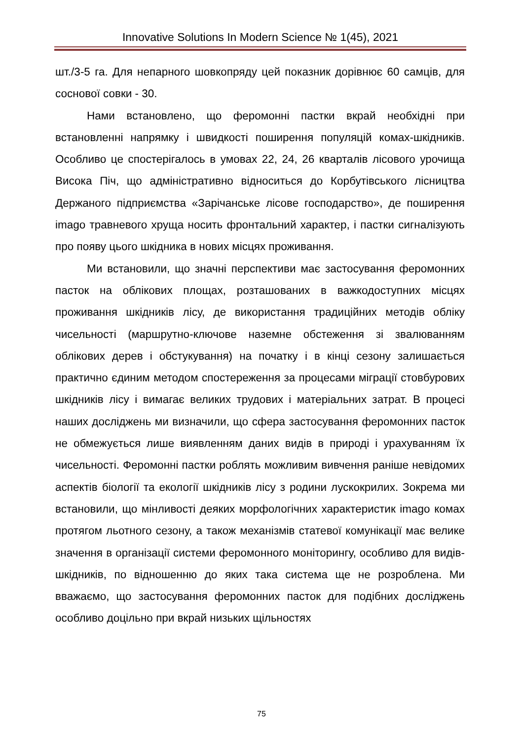Innovative Solutions In Modern Science № 1(45), 2021
шт./3-5 га. Для непарного шовкопряду цей показник дорівнює 60 самців, для соснової совки - 30.
Нами встановлено, що феромонні пастки вкрай необхідні при встановленні напрямку і швидкості поширення популяцій комах-шкідників. Особливо це спостерігалось в умовах 22, 24, 26 кварталів лісового урочища Висока Піч, що адміністративно відноситься до Корбутівського лісництва Держаного підприємства «Зарічанське лісове господарство», де поширення imago травневого хруща носить фронтальний характер, і пастки сигналізують про появу цього шкідника в нових місцях проживання.
Ми встановили, що значні перспективи має застосування феромонних пасток на облікових площах, розташованих в важкодоступних місцях проживання шкідників лісу, де використання традиційних методів обліку чисельності (маршрутно-ключове наземне обстеження зі звалюванням облікових дерев і обстукування) на початку і в кінці сезону залишається практично єдиним методом спостереження за процесами міграції стовбурових шкідників лісу і вимагає великих трудових і матеріальних затрат. В процесі наших досліджень ми визначили, що сфера застосування феромонних пасток не обмежується лише виявленням даних видів в природі і урахуванням їх чисельності. Феромонні пастки роблять можливим вивчення раніше невідомих аспектів біології та екології шкідників лісу з родини лускокрилих. Зокрема ми встановили, що мінливості деяких морфологічних характеристик imago комах протягом льотного сезону, а також механізмів статевої комунікації має велике значення в організації системи феромонного моніторингу, особливо для видів-шкідників, по відношенню до яких така система ще не розроблена. Ми вважаємо, що застосування феромонних пасток для подібних досліджень особливо доцільно при вкрай низьких щільностях
75